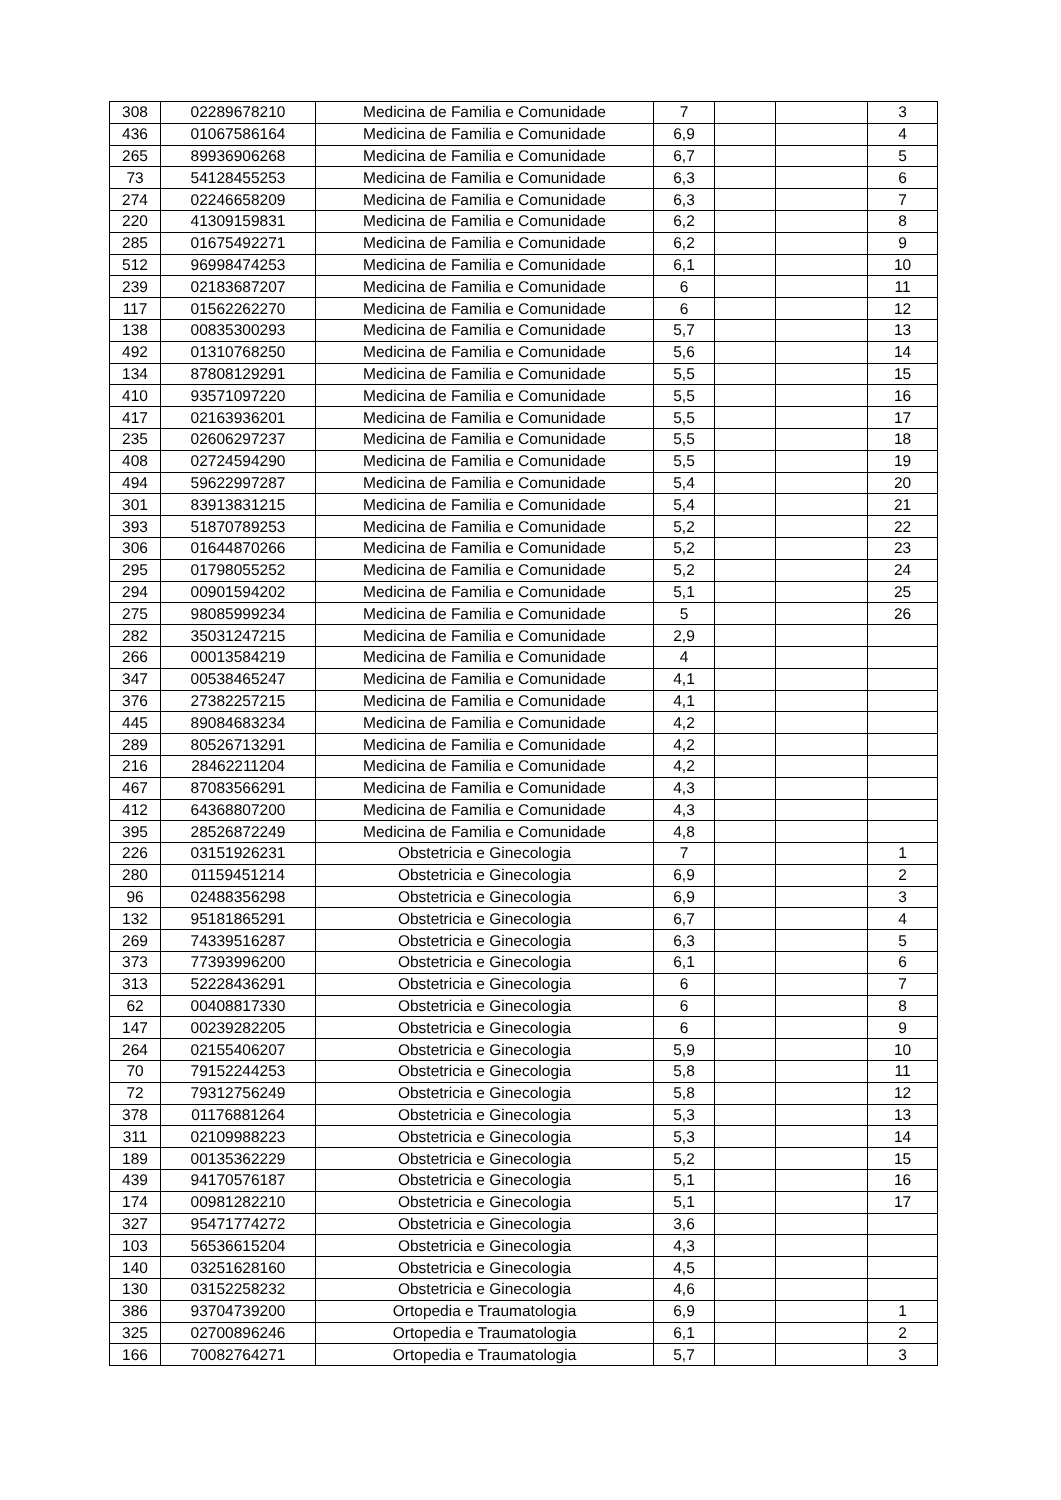| 308 | 02289678210 | Medicina de Familia e Comunidade | 7 | | | 3 |
| 436 | 01067586164 | Medicina de Familia e Comunidade | 6,9 | | | 4 |
| 265 | 89936906268 | Medicina de Familia e Comunidade | 6,7 | | | 5 |
| 73 | 54128455253 | Medicina de Familia e Comunidade | 6,3 | | | 6 |
| 274 | 02246658209 | Medicina de Familia e Comunidade | 6,3 | | | 7 |
| 220 | 41309159831 | Medicina de Familia e Comunidade | 6,2 | | | 8 |
| 285 | 01675492271 | Medicina de Familia e Comunidade | 6,2 | | | 9 |
| 512 | 96998474253 | Medicina de Familia e Comunidade | 6,1 | | | 10 |
| 239 | 02183687207 | Medicina de Familia e Comunidade | 6 | | | 11 |
| 117 | 01562262270 | Medicina de Familia e Comunidade | 6 | | | 12 |
| 138 | 00835300293 | Medicina de Familia e Comunidade | 5,7 | | | 13 |
| 492 | 01310768250 | Medicina de Familia e Comunidade | 5,6 | | | 14 |
| 134 | 87808129291 | Medicina de Familia e Comunidade | 5,5 | | | 15 |
| 410 | 93571097220 | Medicina de Familia e Comunidade | 5,5 | | | 16 |
| 417 | 02163936201 | Medicina de Familia e Comunidade | 5,5 | | | 17 |
| 235 | 02606297237 | Medicina de Familia e Comunidade | 5,5 | | | 18 |
| 408 | 02724594290 | Medicina de Familia e Comunidade | 5,5 | | | 19 |
| 494 | 59622997287 | Medicina de Familia e Comunidade | 5,4 | | | 20 |
| 301 | 83913831215 | Medicina de Familia e Comunidade | 5,4 | | | 21 |
| 393 | 51870789253 | Medicina de Familia e Comunidade | 5,2 | | | 22 |
| 306 | 01644870266 | Medicina de Familia e Comunidade | 5,2 | | | 23 |
| 295 | 01798055252 | Medicina de Familia e Comunidade | 5,2 | | | 24 |
| 294 | 00901594202 | Medicina de Familia e Comunidade | 5,1 | | | 25 |
| 275 | 98085999234 | Medicina de Familia e Comunidade | 5 | | | 26 |
| 282 | 35031247215 | Medicina de Familia e Comunidade | 2,9 | | | |
| 266 | 00013584219 | Medicina de Familia e Comunidade | 4 | | | |
| 347 | 00538465247 | Medicina de Familia e Comunidade | 4,1 | | | |
| 376 | 27382257215 | Medicina de Familia e Comunidade | 4,1 | | | |
| 445 | 89084683234 | Medicina de Familia e Comunidade | 4,2 | | | |
| 289 | 80526713291 | Medicina de Familia e Comunidade | 4,2 | | | |
| 216 | 28462211204 | Medicina de Familia e Comunidade | 4,2 | | | |
| 467 | 87083566291 | Medicina de Familia e Comunidade | 4,3 | | | |
| 412 | 64368807200 | Medicina de Familia e Comunidade | 4,3 | | | |
| 395 | 28526872249 | Medicina de Familia e Comunidade | 4,8 | | | |
| 226 | 03151926231 | Obstetricia e Ginecologia | 7 | | | 1 |
| 280 | 01159451214 | Obstetricia e Ginecologia | 6,9 | | | 2 |
| 96 | 02488356298 | Obstetricia e Ginecologia | 6,9 | | | 3 |
| 132 | 95181865291 | Obstetricia e Ginecologia | 6,7 | | | 4 |
| 269 | 74339516287 | Obstetricia e Ginecologia | 6,3 | | | 5 |
| 373 | 77393996200 | Obstetricia e Ginecologia | 6,1 | | | 6 |
| 313 | 52228436291 | Obstetricia e Ginecologia | 6 | | | 7 |
| 62 | 00408817330 | Obstetricia e Ginecologia | 6 | | | 8 |
| 147 | 00239282205 | Obstetricia e Ginecologia | 6 | | | 9 |
| 264 | 02155406207 | Obstetricia e Ginecologia | 5,9 | | | 10 |
| 70 | 79152244253 | Obstetricia e Ginecologia | 5,8 | | | 11 |
| 72 | 79312756249 | Obstetricia e Ginecologia | 5,8 | | | 12 |
| 378 | 01176881264 | Obstetricia e Ginecologia | 5,3 | | | 13 |
| 311 | 02109988223 | Obstetricia e Ginecologia | 5,3 | | | 14 |
| 189 | 00135362229 | Obstetricia e Ginecologia | 5,2 | | | 15 |
| 439 | 94170576187 | Obstetricia e Ginecologia | 5,1 | | | 16 |
| 174 | 00981282210 | Obstetricia e Ginecologia | 5,1 | | | 17 |
| 327 | 95471774272 | Obstetricia e Ginecologia | 3,6 | | | |
| 103 | 56536615204 | Obstetricia e Ginecologia | 4,3 | | | |
| 140 | 03251628160 | Obstetricia e Ginecologia | 4,5 | | | |
| 130 | 03152258232 | Obstetricia e Ginecologia | 4,6 | | | |
| 386 | 93704739200 | Ortopedia e Traumatologia | 6,9 | | | 1 |
| 325 | 02700896246 | Ortopedia e Traumatologia | 6,1 | | | 2 |
| 166 | 70082764271 | Ortopedia e Traumatologia | 5,7 | | | 3 |